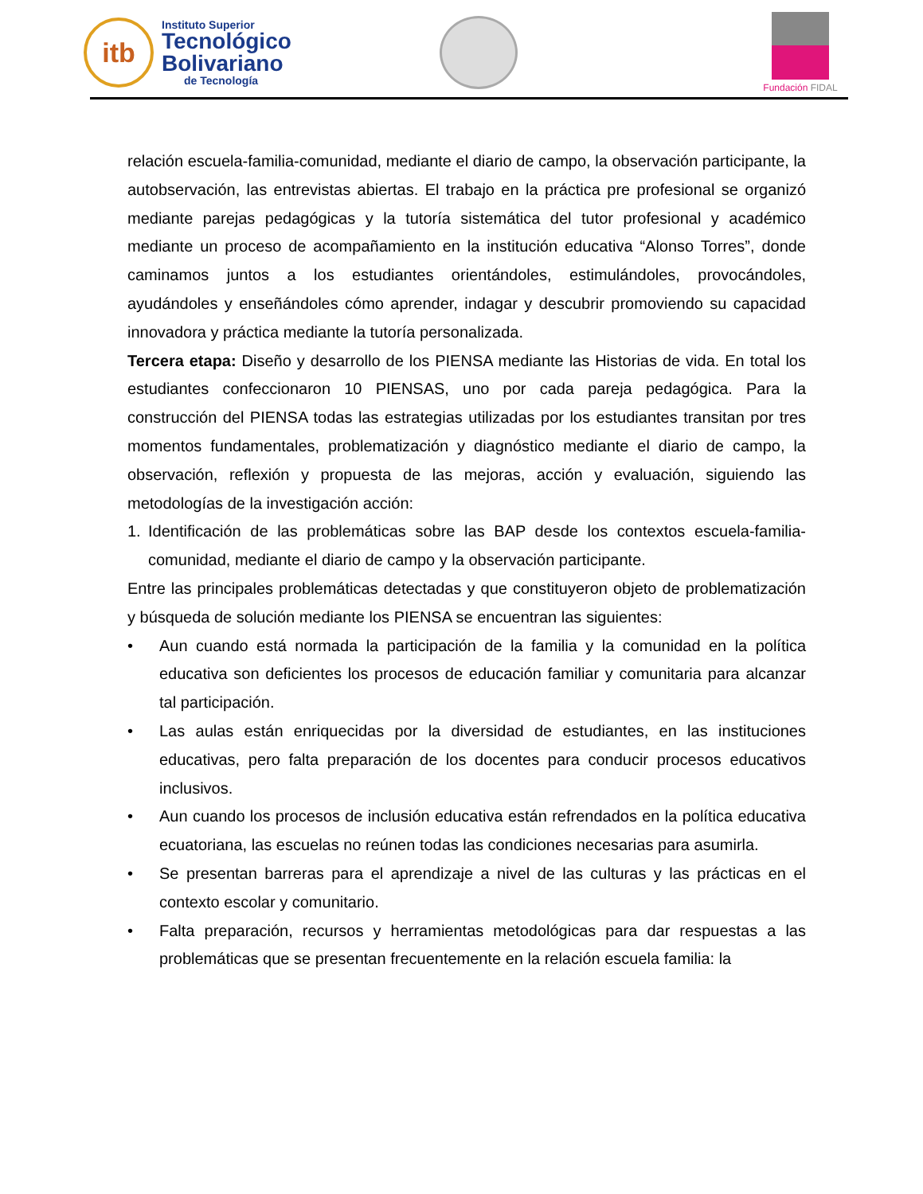itb
Instituto Superior
Tecnológico
Bolivariano
de Tecnología
Fundación FIDAL
relación escuela-familia-comunidad, mediante el diario de campo, la observación participante, la autobservación, las entrevistas abiertas. El trabajo en la práctica pre profesional se organizó mediante parejas pedagógicas y la tutoría sistemática del tutor profesional y académico mediante un proceso de acompañamiento en la institución educativa “Alonso Torres”, donde caminamos juntos a los estudiantes orientándoles, estimulándoles, provocándoles, ayudándoles y enseñándoles cómo aprender, indagar y descubrir promoviendo su capacidad innovadora y práctica mediante la tutoría personalizada.
Tercera etapa: Diseño y desarrollo de los PIENSA mediante las Historias de vida. En total los estudiantes confeccionaron 10 PIENSAS, uno por cada pareja pedagógica. Para la construcción del PIENSA todas las estrategias utilizadas por los estudiantes transitan por tres momentos fundamentales, problematización y diagnóstico mediante el diario de campo, la observación, reflexión y propuesta de las mejoras, acción y evaluación, siguiendo las metodologías de la investigación acción:
1. Identificación de las problemáticas sobre las BAP desde los contextos escuela-familia-comunidad, mediante el diario de campo y la observación participante.
Entre las principales problemáticas detectadas y que constituyeron objeto de problematización y búsqueda de solución mediante los PIENSA se encuentran las siguientes:
• Aun cuando está normada la participación de la familia y la comunidad en la política educativa son deficientes los procesos de educación familiar y comunitaria para alcanzar tal participación.
• Las aulas están enriquecidas por la diversidad de estudiantes, en las instituciones educativas, pero falta preparación de los docentes para conducir procesos educativos inclusivos.
• Aun cuando los procesos de inclusión educativa están refrendados en la política educativa ecuatoriana, las escuelas no reúnen todas las condiciones necesarias para asumirla.
• Se presentan barreras para el aprendizaje a nivel de las culturas y las prácticas en el contexto escolar y comunitario.
• Falta preparación, recursos y herramientas metodológicas para dar respuestas a las problemáticas que se presentan frecuentemente en la relación escuela familia: la